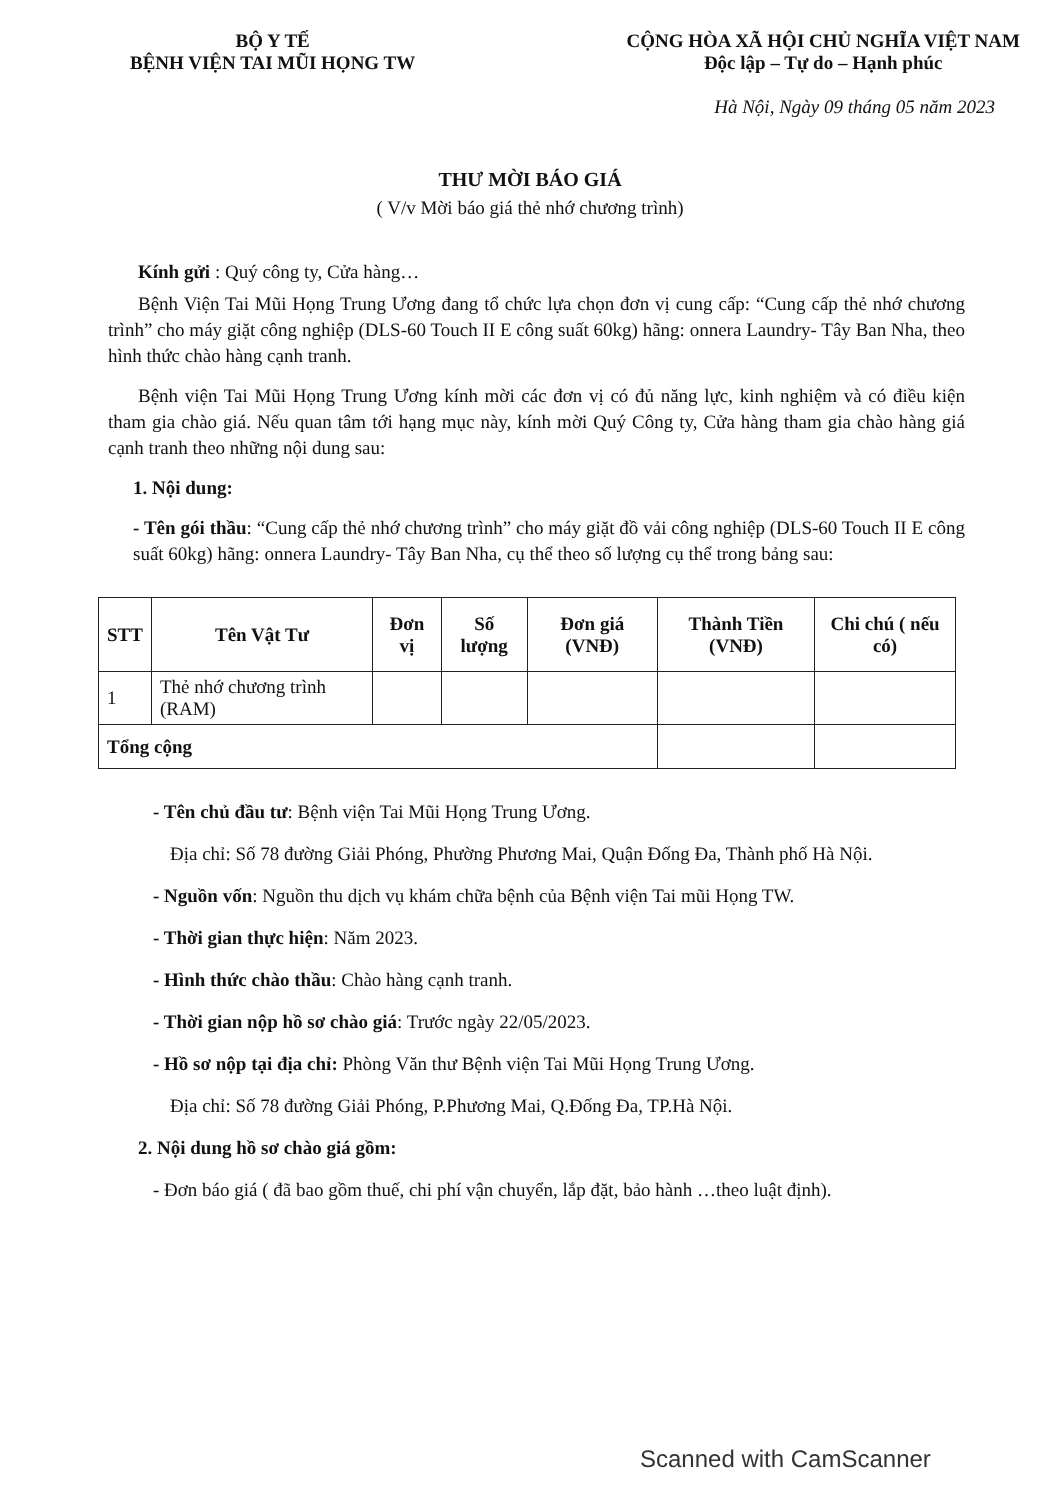BỘ Y TẾ
BỆNH VIỆN TAI MŨI HỌNG TW
CỘNG HÒA XÃ HỘI CHỦ NGHĨA VIỆT NAM
Độc lập – Tự do – Hạnh phúc
Hà Nội, Ngày 09 tháng 05 năm 2023
THƯ MỜI BÁO GIÁ
( V/v Mời báo giá thẻ nhớ chương trình)
Kính gửi : Quý công ty, Cửa hàng…
Bệnh Viện Tai Mũi Họng Trung Ương đang tổ chức lựa chọn đơn vị cung cấp: “Cung cấp thẻ nhớ chương trình” cho máy giặt công nghiệp (DLS-60 Touch II E công suất 60kg) hãng: onnera Laundry- Tây Ban Nha, theo hình thức chào hàng cạnh tranh.
Bệnh viện Tai Mũi Họng Trung Ương kính mời các đơn vị có đủ năng lực, kinh nghiệm và có điều kiện tham gia chào giá. Nếu quan tâm tới hạng mục này, kính mời Quý Công ty, Cửa hàng tham gia chào hàng giá cạnh tranh theo những nội dung sau:
1. Nội dung:
- Tên gói thầu: “Cung cấp thẻ nhớ chương trình” cho máy giặt đồ vải công nghiệp (DLS-60 Touch II E công suất 60kg) hãng: onnera Laundry- Tây Ban Nha, cụ thể theo số lượng cụ thể trong bảng sau:
| STT | Tên Vật Tư | Đơn vị | Số lượng | Đơn giá (VNĐ) | Thành Tiền (VNĐ) | Chi chú ( nếu có) |
| --- | --- | --- | --- | --- | --- | --- |
| 1 | Thẻ nhớ chương trình (RAM) | | | | | |
| Tổng cộng | | | | | | |
- Tên chủ đầu tư: Bệnh viện Tai Mũi Họng Trung Ương.
Địa chỉ: Số 78 đường Giải Phóng, Phường Phương Mai, Quận Đống Đa, Thành phố Hà Nội.
- Nguồn vốn: Nguồn thu dịch vụ khám chữa bệnh của Bệnh viện Tai mũi Họng TW.
- Thời gian thực hiện: Năm 2023.
- Hình thức chào thầu: Chào hàng cạnh tranh.
- Thời gian nộp hồ sơ chào giá: Trước ngày 22/05/2023.
- Hồ sơ nộp tại địa chỉ: Phòng Văn thư Bệnh viện Tai Mũi Họng Trung Ương.
Địa chỉ: Số 78 đường Giải Phóng, P.Phương Mai, Q.Đống Đa, TP.Hà Nội.
2. Nội dung hồ sơ chào giá gồm:
- Đơn báo giá ( đã bao gồm thuế, chi phí vận chuyển, lắp đặt, bảo hành …theo luật định).
Scanned with CamScanner